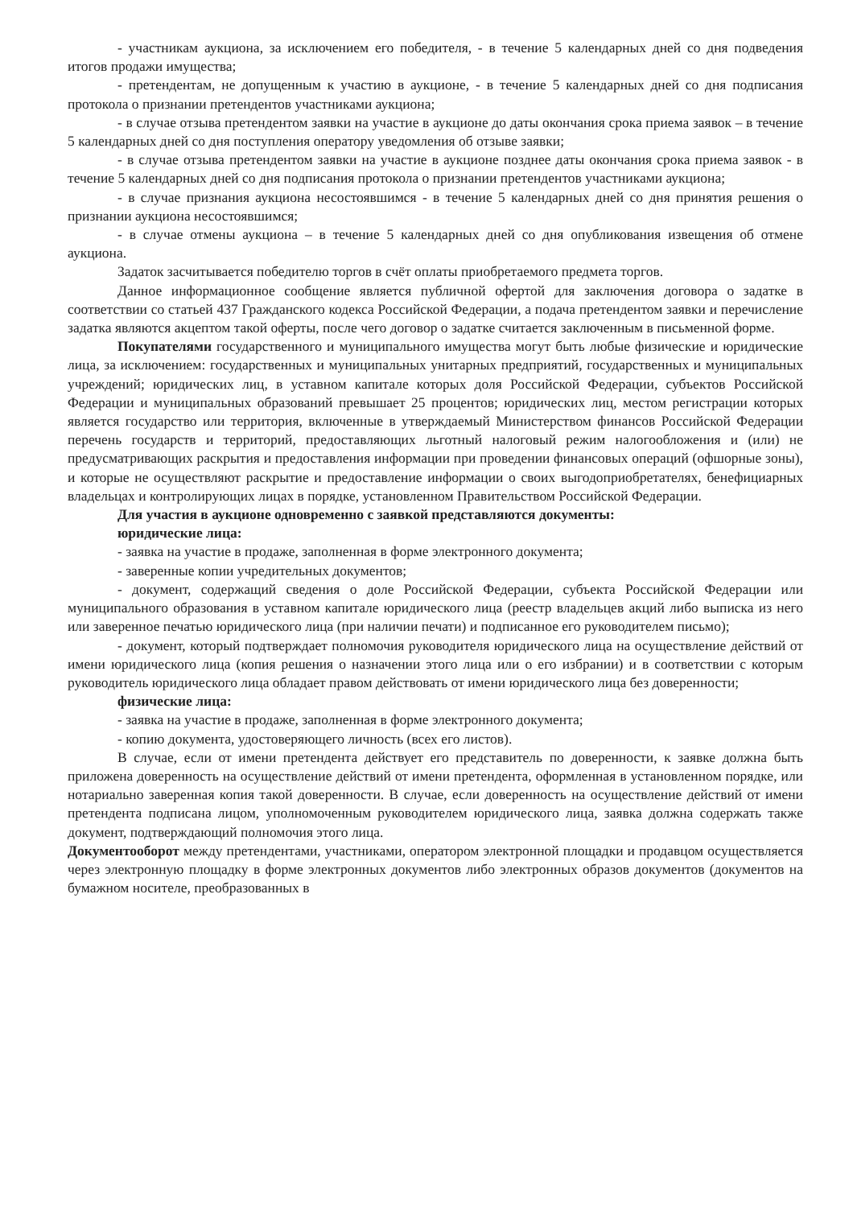- участникам аукциона, за исключением его победителя, - в течение 5 календарных дней со дня подведения итогов продажи имущества;
- претендентам, не допущенным к участию в аукционе, - в течение 5 календарных дней со дня подписания протокола о признании претендентов участниками аукциона;
- в случае отзыва претендентом заявки на участие в аукционе до даты окончания срока приема заявок – в течение 5 календарных дней со дня поступления оператору уведомления об отзыве заявки;
- в случае отзыва претендентом заявки на участие в аукционе позднее даты окончания срока приема заявок - в течение 5 календарных дней со дня подписания протокола о признании претендентов участниками аукциона;
- в случае признания аукциона несостоявшимся - в течение 5 календарных дней со дня принятия решения о признании аукциона несостоявшимся;
- в случае отмены аукциона – в течение 5 календарных дней со дня опубликования извещения об отмене аукциона.
Задаток засчитывается победителю торгов в счёт оплаты приобретаемого предмета торгов.
Данное информационное сообщение является публичной офертой для заключения договора о задатке в соответствии со статьей 437 Гражданского кодекса Российской Федерации, а подача претендентом заявки и перечисление задатка являются акцептом такой оферты, после чего договор о задатке считается заключенным в письменной форме.
Покупателями государственного и муниципального имущества могут быть любые физические и юридические лица, за исключением: государственных и муниципальных унитарных предприятий, государственных и муниципальных учреждений; юридических лиц, в уставном капитале которых доля Российской Федерации, субъектов Российской Федерации и муниципальных образований превышает 25 процентов; юридических лиц, местом регистрации которых является государство или территория, включенные в утверждаемый Министерством финансов Российской Федерации перечень государств и территорий, предоставляющих льготный налоговый режим налогообложения и (или) не предусматривающих раскрытия и предоставления информации при проведении финансовых операций (офшорные зоны), и которые не осуществляют раскрытие и предоставление информации о своих выгодоприобретателях, бенефициарных владельцах и контролирующих лицах в порядке, установленном Правительством Российской Федерации.
Для участия в аукционе одновременно с заявкой представляются документы:
юридические лица:
- заявка на участие в продаже, заполненная в форме электронного документа;
- заверенные копии учредительных документов;
- документ, содержащий сведения о доле Российской Федерации, субъекта Российской Федерации или муниципального образования в уставном капитале юридического лица (реестр владельцев акций либо выписка из него или заверенное печатью юридического лица (при наличии печати) и подписанное его руководителем письмо);
- документ, который подтверждает полномочия руководителя юридического лица на осуществление действий от имени юридического лица (копия решения о назначении этого лица или о его избрании) и в соответствии с которым руководитель юридического лица обладает правом действовать от имени юридического лица без доверенности;
физические лица:
- заявка на участие в продаже, заполненная в форме электронного документа;
- копию документа, удостоверяющего личность (всех его листов).
В случае, если от имени претендента действует его представитель по доверенности, к заявке должна быть приложена доверенность на осуществление действий от имени претендента, оформленная в установленном порядке, или нотариально заверенная копия такой доверенности. В случае, если доверенность на осуществление действий от имени претендента подписана лицом, уполномоченным руководителем юридического лица, заявка должна содержать также документ, подтверждающий полномочия этого лица.
Документооборот между претендентами, участниками, оператором электронной площадки и продавцом осуществляется через электронную площадку в форме электронных документов либо электронных образов документов (документов на бумажном носителе, преобразованных в